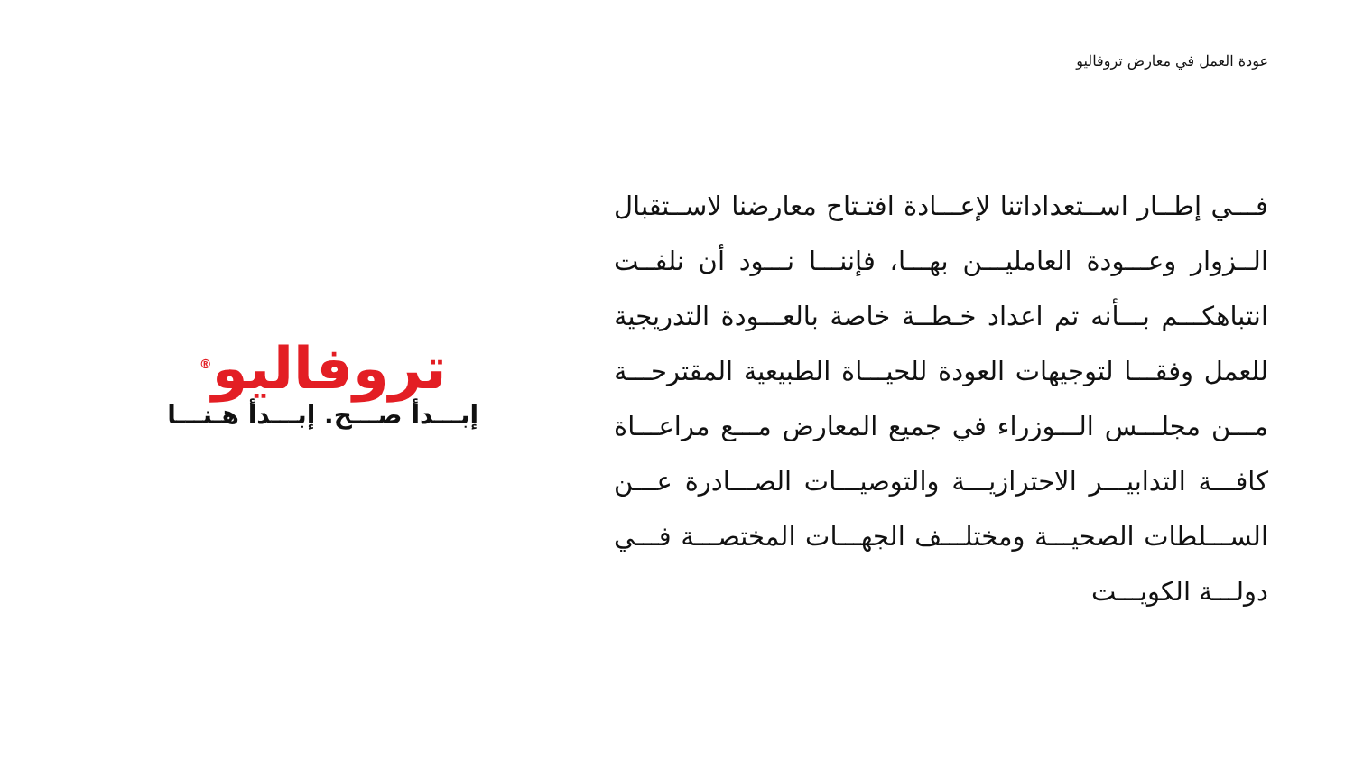عودة العمل في معارض تروفاليو
فـــي إطــار اســتعداداتنا لإعـــادة افتـتاح معارضنا لاســتقبال الــزوار وعـــودة العامليـــن بهـــا، فإننـــا نـــود أن نلفــت انتباهكـــم بـــأنه تم اعداد خـطــة خاصة بالعـــودة التدريجية للعمل وفقـــا لتوجيهات العودة للحيـــاة الطبيعية المقترحـــة مـــن مجلـــس الـــوزراء في جميع المعارض مـــع مراعـــاة كافـــة التدابيـــر الاحترازيـــة والتوصيـــات الصـــادرة عـــن الســـلطات الصحيـــة ومختلـــف الجهـــات المختصـــة فـــي دولـــة الكويـــت
تروفاليو<sup>®</sup>
إبـــدأ صـــح. إبـــدأ هـنـــا